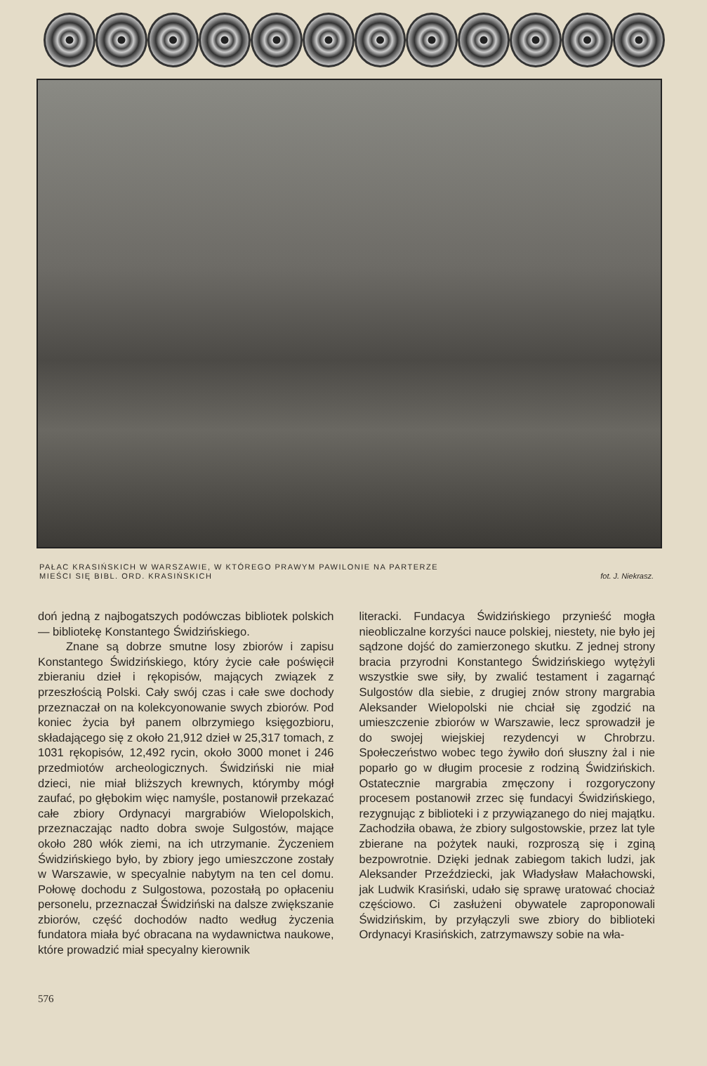PAŁAC KRASIŃSKICH W WARSZAWIE, W KTÓREGO PRAWYM PAWILONIE NA PARTERZE
MIEŚCI SIĘ BIBL. ORD. KRASIŃSKICH fot. J. Niekrasz.
doń jedną z najbogatszych podówczas bibliotek polskich — bibliotekę Konstantego Świdzińskiego.
Znane są dobrze smutne losy zbiorów i zapisu Konstantego Świdzińskiego, który życie całe poświęcił zbieraniu dzieł i rękopisów, mających związek z przeszłością Polski. Cały swój czas i całe swe dochody przeznaczał on na kolekcyonowanie swych zbiorów. Pod koniec życia był panem olbrzymiego księgozbioru, składającego się z około 21,912 dzieł w 25,317 tomach, z 1031 rękopisów, 12,492 rycin, około 3000 monet i 246 przedmiotów archeologicznych. Świdziński nie miał dzieci, nie miał bliższych krewnych, którymby mógł zaufać, po głębokim więc namyśle, postanowił przekazać całe zbiory Ordynacyi margrabiów Wielopolskich, przeznaczając nadto dobra swoje Sulgostów, mające około 280 włók ziemi, na ich utrzymanie. Życzeniem Świdzińskiego było, by zbiory jego umieszczone zostały w Warszawie, w specyalnie nabytym na ten cel domu. Połowę dochodu z Sulgostowa, pozostałą po opłaceniu personelu, przeznaczał Świdziński na dalsze zwiększanie zbiorów, część dochodów nadto według życzenia fundatora miała być obracana na wydawnictwa naukowe, które prowadzić miał specyalny kierownik
literacki. Fundacya Świdzińskiego przynieść mogła nieobliczalne korzyści nauce polskiej, niestety, nie było jej sądzone dojść do zamierzonego skutku. Z jednej strony bracia przyrodni Konstantego Świdzińskiego wytężyli wszystkie swe siły, by zwalić testament i zagarnąć Sulgostów dla siebie, z drugiej znów strony margrabia Aleksander Wielopolski nie chciał się zgodzić na umieszczenie zbiorów w Warszawie, lecz sprowadził je do swojej wiejskiej rezydencyi w Chrobrzu. Społeczeństwo wobec tego żywiło doń słuszny żal i nie poparło go w długim procesie z rodziną Świdzińskich. Ostatecznie margrabia zmęczony i rozgoryczony procesem postanowił zrzec się fundacyi Świdzińskiego, rezygnując z biblioteki i z przywiązanego do niej majątku. Zachodziła obawa, że zbiory sulgostowskie, przez lat tyle zbierane na pożytek nauki, rozproszą się i zginą bezpowrotnie. Dzięki jednak zabiegom takich ludzi, jak Aleksander Przeździecki, jak Władysław Małachowski, jak Ludwik Krasiński, udało się sprawę uratować chociaż częściowo. Ci zasłużeni obywatele zaproponowali Świdzińskim, by przyłączyli swe zbiory do biblioteki Ordynacyi Krasińskich, zatrzymawszy sobie na wła-
576